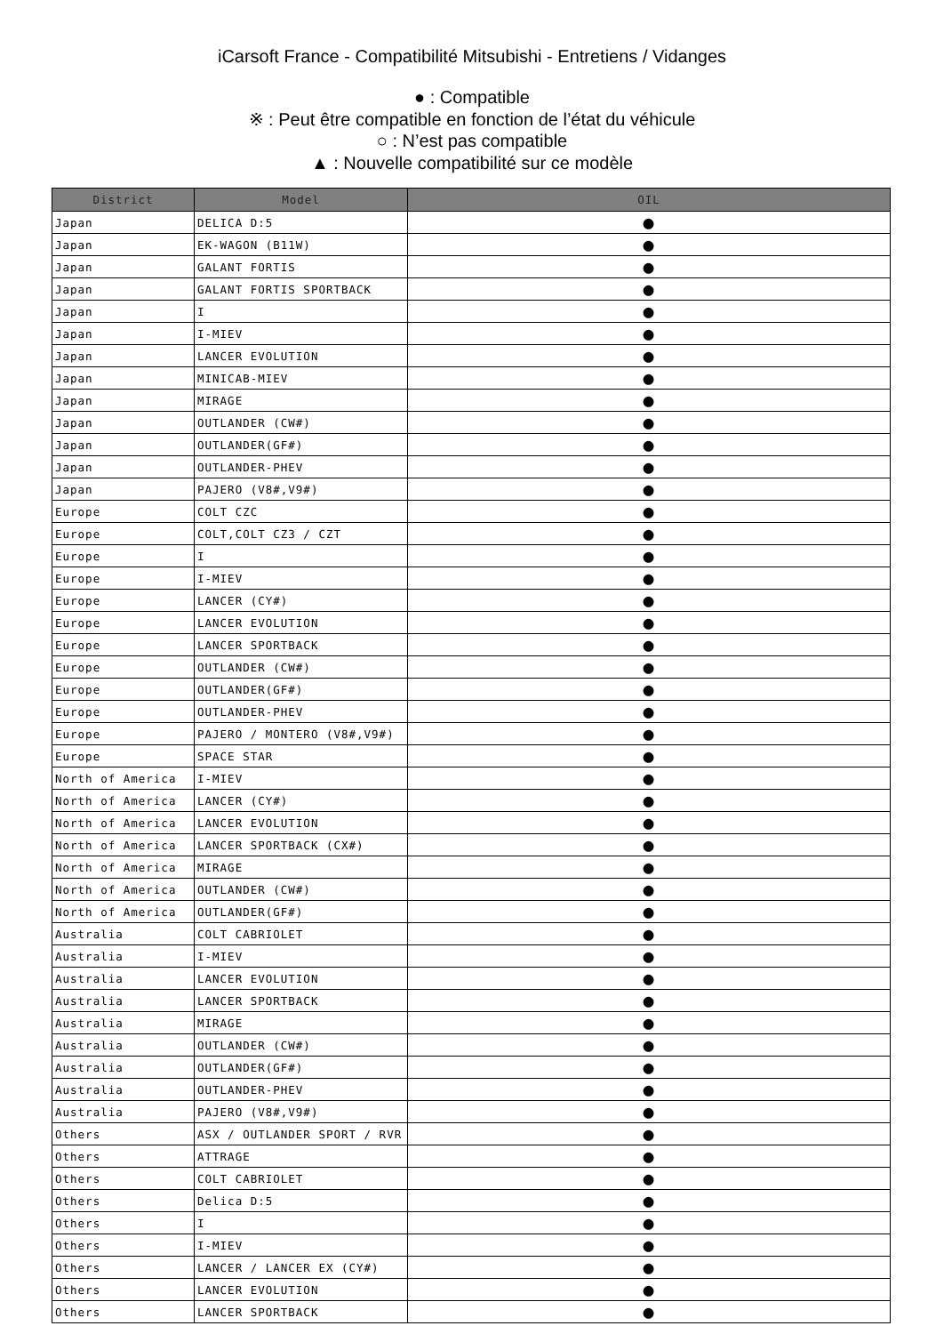iCarsoft France - Compatibilité Mitsubishi - Entretiens / Vidanges
● : Compatible
※ : Peut être compatible en fonction de l’état du véhicule
○ : N’est pas compatible
▲ : Nouvelle compatibilité sur ce modèle
| District | Model | OIL |
| --- | --- | --- |
| Japan | DELICA D:5 | ● |
| Japan | EK-WAGON (B11W) | ● |
| Japan | GALANT FORTIS | ● |
| Japan | GALANT FORTIS SPORTBACK | ● |
| Japan | I | ● |
| Japan | I-MIEV | ● |
| Japan | LANCER EVOLUTION | ● |
| Japan | MINICAB-MIEV | ● |
| Japan | MIRAGE | ● |
| Japan | OUTLANDER (CW#) | ● |
| Japan | OUTLANDER(GF#) | ● |
| Japan | OUTLANDER-PHEV | ● |
| Japan | PAJERO (V8#,V9#) | ● |
| Europe | COLT CZC | ● |
| Europe | COLT,COLT CZ3 / CZT | ● |
| Europe | I | ● |
| Europe | I-MIEV | ● |
| Europe | LANCER (CY#) | ● |
| Europe | LANCER EVOLUTION | ● |
| Europe | LANCER SPORTBACK | ● |
| Europe | OUTLANDER (CW#) | ● |
| Europe | OUTLANDER(GF#) | ● |
| Europe | OUTLANDER-PHEV | ● |
| Europe | PAJERO / MONTERO (V8#,V9#) | ● |
| Europe | SPACE STAR | ● |
| North of America | I-MIEV | ● |
| North of America | LANCER (CY#) | ● |
| North of America | LANCER EVOLUTION | ● |
| North of America | LANCER SPORTBACK (CX#) | ● |
| North of America | MIRAGE | ● |
| North of America | OUTLANDER (CW#) | ● |
| North of America | OUTLANDER(GF#) | ● |
| Australia | COLT CABRIOLET | ● |
| Australia | I-MIEV | ● |
| Australia | LANCER EVOLUTION | ● |
| Australia | LANCER SPORTBACK | ● |
| Australia | MIRAGE | ● |
| Australia | OUTLANDER (CW#) | ● |
| Australia | OUTLANDER(GF#) | ● |
| Australia | OUTLANDER-PHEV | ● |
| Australia | PAJERO (V8#,V9#) | ● |
| Others | ASX / OUTLANDER SPORT / RVR | ● |
| Others | ATTRAGE | ● |
| Others | COLT CABRIOLET | ● |
| Others | Delica D:5 | ● |
| Others | I | ● |
| Others | I-MIEV | ● |
| Others | LANCER / LANCER EX (CY#) | ● |
| Others | LANCER EVOLUTION | ● |
| Others | LANCER SPORTBACK | ● |